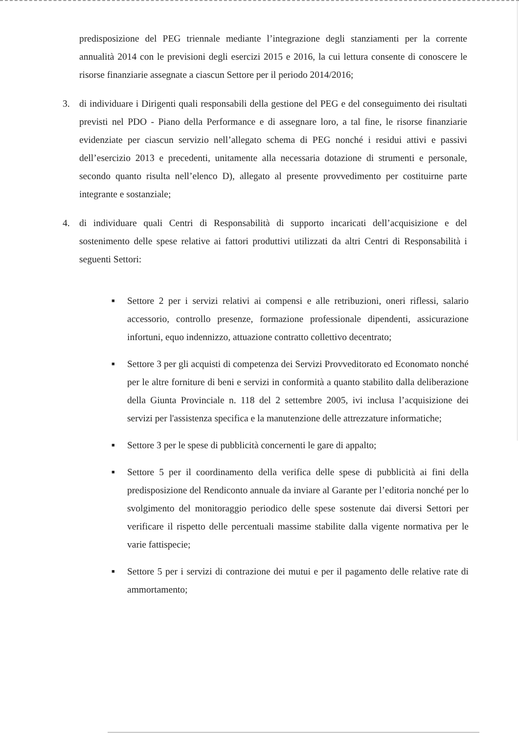predisposizione del PEG triennale mediante l’integrazione degli stanziamenti per la corrente annualità 2014 con le previsioni degli esercizi 2015 e 2016, la cui lettura consente di conoscere le risorse finanziarie assegnate a ciascun Settore per il periodo 2014/2016;
3. di individuare i Dirigenti quali responsabili della gestione del PEG e del conseguimento dei risultati previsti nel PDO - Piano della Performance e di assegnare loro, a tal fine, le risorse finanziarie evidenziate per ciascun servizio nell’allegato schema di PEG nonché i residui attivi e passivi dell’esercizio 2013 e precedenti, unitamente alla necessaria dotazione di strumenti e personale, secondo quanto risulta nell’elenco D), allegato al presente provvedimento per costituirne parte integrante e sostanziale;
4. di individuare quali Centri di Responsabilità di supporto incaricati dell’acquisizione e del sostenimento delle spese relative ai fattori produttivi utilizzati da altri Centri di Responsabilità i seguenti Settori:
■
Settore 2 per i servizi relativi ai compensi e alle retribuzioni, oneri riflessi, salario accessorio, controllo presenze, formazione professionale dipendenti, assicurazione infortuni, equo indennizzo, attuazione contratto collettivo decentrato;
■
Settore 3 per gli acquisti di competenza dei Servizi Provveditorato ed Economato nonché per le altre forniture di beni e servizi in conformità a quanto stabilito dalla deliberazione della Giunta Provinciale n. 118 del 2 settembre 2005, ivi inclusa l’acquisizione dei servizi per l'assistenza specifica e la manutenzione delle attrezzature informatiche;
■
Settore 3 per le spese di pubblicità concernenti le gare di appalto;
■
Settore 5 per il coordinamento della verifica delle spese di pubblicità ai fini della predisposizione del Rendiconto annuale da inviare al Garante per l’editoria nonché per lo svolgimento del monitoraggio periodico delle spese sostenute dai diversi Settori per verificare il rispetto delle percentuali massime stabilite dalla vigente normativa per le varie fattispecie;
■
Settore 5 per i servizi di contrazione dei mutui e per il pagamento delle relative rate di ammortamento;